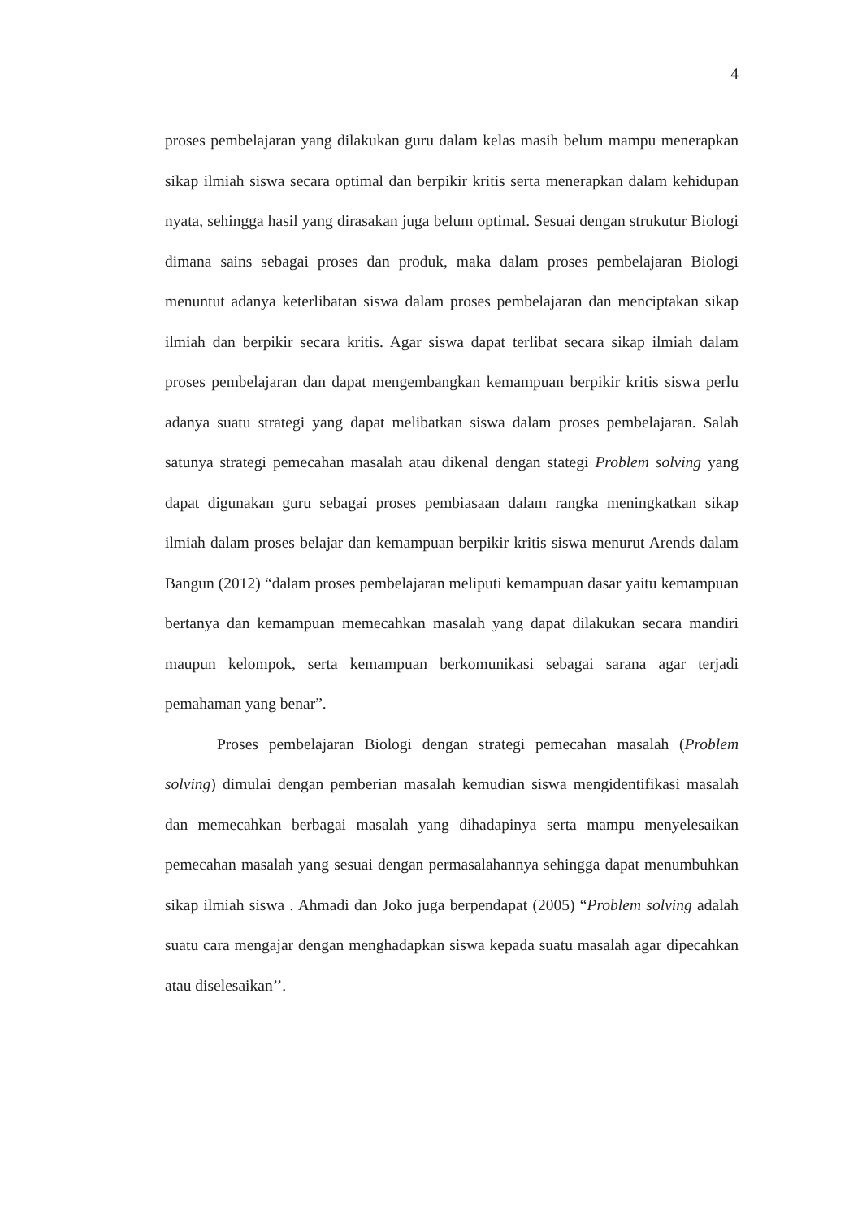4
proses pembelajaran yang dilakukan guru dalam kelas masih belum mampu menerapkan sikap ilmiah siswa secara optimal dan berpikir kritis serta menerapkan dalam kehidupan nyata, sehingga hasil yang dirasakan juga belum optimal. Sesuai dengan strukutur Biologi dimana sains sebagai proses dan produk, maka dalam proses pembelajaran Biologi menuntut adanya keterlibatan siswa dalam proses pembelajaran dan menciptakan sikap ilmiah dan berpikir secara kritis. Agar siswa dapat terlibat secara sikap ilmiah dalam proses pembelajaran dan dapat mengembangkan kemampuan berpikir kritis siswa perlu adanya suatu strategi yang dapat melibatkan siswa dalam proses pembelajaran. Salah satunya strategi pemecahan masalah atau dikenal dengan stategi Problem solving yang dapat digunakan guru sebagai proses pembiasaan dalam rangka meningkatkan sikap ilmiah dalam proses belajar dan kemampuan berpikir kritis siswa menurut Arends dalam Bangun (2012) “dalam proses pembelajaran meliputi kemampuan dasar yaitu kemampuan bertanya dan kemampuan memecahkan masalah yang dapat dilakukan secara mandiri maupun kelompok, serta kemampuan berkomunikasi sebagai sarana agar terjadi pemahaman yang benar”.
Proses pembelajaran Biologi dengan strategi pemecahan masalah (Problem solving) dimulai dengan pemberian masalah kemudian siswa mengidentifikasi masalah dan memecahkan berbagai masalah yang dihadapinya serta mampu menyelesaikan pemecahan masalah yang sesuai dengan permasalahannya sehingga dapat menumbuhkan sikap ilmiah siswa . Ahmadi dan Joko juga berpendapat (2005) “Problem solving adalah suatu cara mengajar dengan menghadapkan siswa kepada suatu masalah agar dipecahkan atau diselesaikan’’.